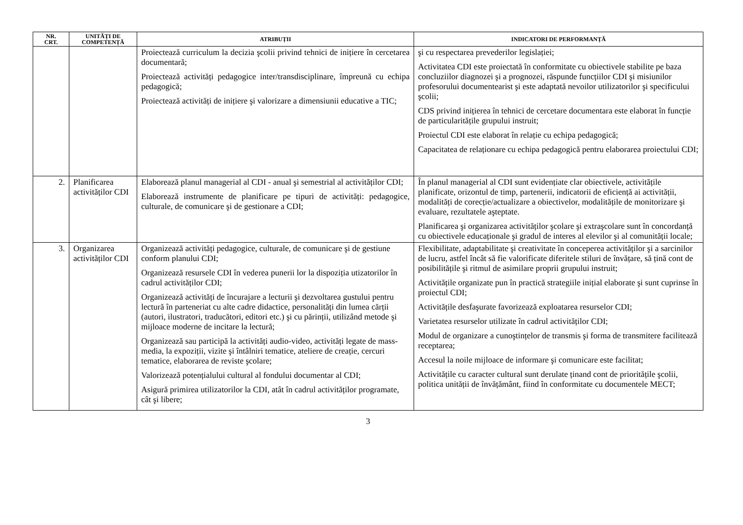| NR. CRT. | UNITĂȚI DE COMPETENȚĂ | ATRIBUȚII | INDICATORI DE PERFORMANȚĂ |
| --- | --- | --- | --- |
| | | Proiectează curriculum la decizia şcolii privind tehnici de inițiere în cercetarea documentară; Proiectează activități pedagogice inter/transdisciplinare, împreună cu echipa pedagogică; Proiectează activități de inițiere şi valorizare a dimensiunii educative a TIC; | şi cu respectarea prevederilor legislației; Activitatea CDI este proiectată în conformitate cu obiectivele stabilite pe baza concluziilor diagnozei şi a prognozei, răspunde funcțiilor CDI şi misiunilor profesorului documentearist şi este adaptată nevoilor utilizatorilor şi specificului şcolii; CDS privind inițierea în tehnici de cercetare documentara este elaborat în funcție de particularitățile grupului instruit; Proiectul CDI este elaborat în relație cu echipa pedagogică; Capacitatea de relaționare cu echipa pedagogică pentru elaborarea proiectului CDI; |
| 2. | Planificarea activităților CDI | Elaborează planul managerial al CDI - anual şi semestrial al activităților CDI; Elaborează instrumente de planificare pe tipuri de activități: pedagogice, culturale, de comunicare şi de gestionare a CDI; | În planul managerial al CDI sunt evidențiate clar obiectivele, activitățile planificate, orizontul de timp, partenerii, indicatorii de eficiență ai activității, modalități de corecție/actualizare a obiectivelor, modalitățile de monitorizare şi evaluare, rezultatele aşteptate. Planificarea şi organizarea activităților şcolare şi extraşcolare sunt în concordanță cu obiectivele educaționale şi gradul de interes al elevilor şi al comunității locale; |
| 3. | Organizarea activităților CDI | Organizează activități pedagogice, culturale, de comunicare şi de gestiune conform planului CDI; Organizează resursele CDI în vederea punerii lor la dispoziția utizatorilor în cadrul activităților CDI; Organizează activități de încurajare a lecturii şi dezvoltarea gustului pentru lectură în parteneriat cu alte cadre didactice, personalități din lumea cărții (autori, ilustratori, traducători, editori etc.) şi cu părinții, utilizând metode şi mijloace moderne de incitare la lectură; Organizează sau participă la activități audio-video, activități legate de mass-media, la expoziții, vizite şi întâlniri tematice, ateliere de creație, cercuri tematice, elaborarea de reviste şcolare; Valorizează potențialului cultural al fondului documentar al CDI; Asigură primirea utilizatorilor la CDI, atât în cadrul activităților programate, cât şi libere; | Flexibilitate, adaptabilitate şi creativitate în conceperea activităților şi a sarcinilor de lucru, astfel încât să fie valorificate diferitele stiluri de învățare, să țină cont de posibilitățile şi ritmul de asimilare proprii grupului instruit; Activitățile organizate pun în practică strategiile inițial elaborate şi sunt cuprinse în proiectul CDI; Activitățile desfaşurate favorizează exploatarea resurselor CDI; Varietatea resurselor utilizate în cadrul activităților CDI; Modul de organizare a cunoştințelor de transmis şi forma de transmitere facilitează receptarea; Accesul la noile mijloace de informare şi comunicare este facilitat; Activitățile cu caracter cultural sunt derulate țin­and cont de prioritățile şcolii, politica unității de învățământ, fiind în conformitate cu documentele MECT; |
3